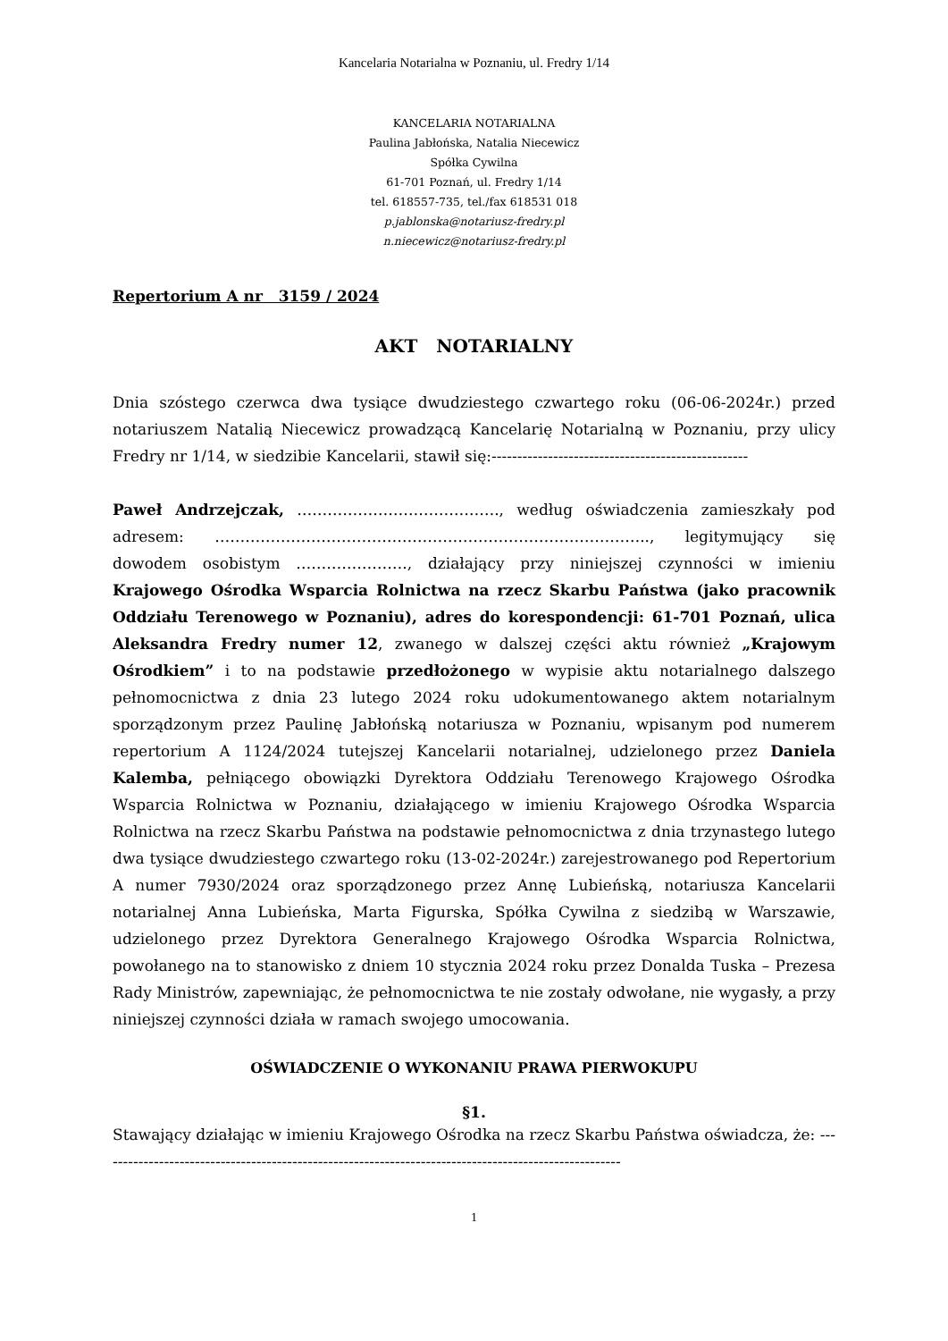Kancelaria Notarialna w Poznaniu, ul. Fredry 1/14
KANCELARIA NOTARIALNA
Paulina Jabłońska, Natalia Niecewicz
Spółka Cywilna
61-701 Poznań, ul. Fredry 1/14
tel. 618557-735, tel./fax 618531 018
p.jablonska@notariusz-fredry.pl
n.niecewicz@notariusz-fredry.pl
Repertorium A nr 3159 / 2024
AKT NOTARIALNY
Dnia szóstego czerwca dwa tysiące dwudziestego czwartego roku (06-06-2024r.) przed notariuszem Natalią Niecewicz prowadzącą Kancelarię Notarialną w Poznaniu, przy ulicy Fredry nr 1/14, w siedzibie Kancelarii, stawił się:--------------------------------------------------
Paweł Andrzejczak, …………………………………., według oświadczenia zamieszkały pod adresem: ………………………………………………………………………….., legitymujący się dowodem osobistym …………………., działający przy niniejszej czynności w imieniu Krajowego Ośrodka Wsparcia Rolnictwa na rzecz Skarbu Państwa (jako pracownik Oddziału Terenowego w Poznaniu), adres do korespondencji: 61-701 Poznań, ulica Aleksandra Fredry numer 12, zwanego w dalszej części aktu również „Krajowym Ośrodkiem” i to na podstawie przedłożonego w wypisie aktu notarialnego dalszego pełnomocnictwa z dnia 23 lutego 2024 roku udokumentowanego aktem notarialnym sporządzonym przez Paulinę Jabłońską notariusza w Poznaniu, wpisanym pod numerem repertorium A 1124/2024 tutejszej Kancelarii notarialnej, udzielonego przez Daniela Kalemba, pełniącego obowiązki Dyrektora Oddziału Terenowego Krajowego Ośrodka Wsparcia Rolnictwa w Poznaniu, działającego w imieniu Krajowego Ośrodka Wsparcia Rolnictwa na rzecz Skarbu Państwa na podstawie pełnomocnictwa z dnia trzynastego lutego dwa tysiące dwudziestego czwartego roku (13-02-2024r.) zarejestrowanego pod Repertorium A numer 7930/2024 oraz sporządzonego przez Annę Lubieńską, notariusza Kancelarii notarialnej Anna Lubieńska, Marta Figurska, Spółka Cywilna z siedzibą w Warszawie, udzielonego przez Dyrektora Generalnego Krajowego Ośrodka Wsparcia Rolnictwa, powołanego na to stanowisko z dniem 10 stycznia 2024 roku przez Donalda Tuska – Prezesa Rady Ministrów, zapewniając, że pełnomocnictwa te nie zostały odwołane, nie wygasły, a przy niniejszej czynności działa w ramach swojego umocowania.
OŚWIADCZENIE O WYKONANIU PRAWA PIERWOKUPU
§1.
Stawający działając w imieniu Krajowego Ośrodka na rzecz Skarbu Państwa oświadcza, że: ------------------------------------------------------------------------------------------------------
1